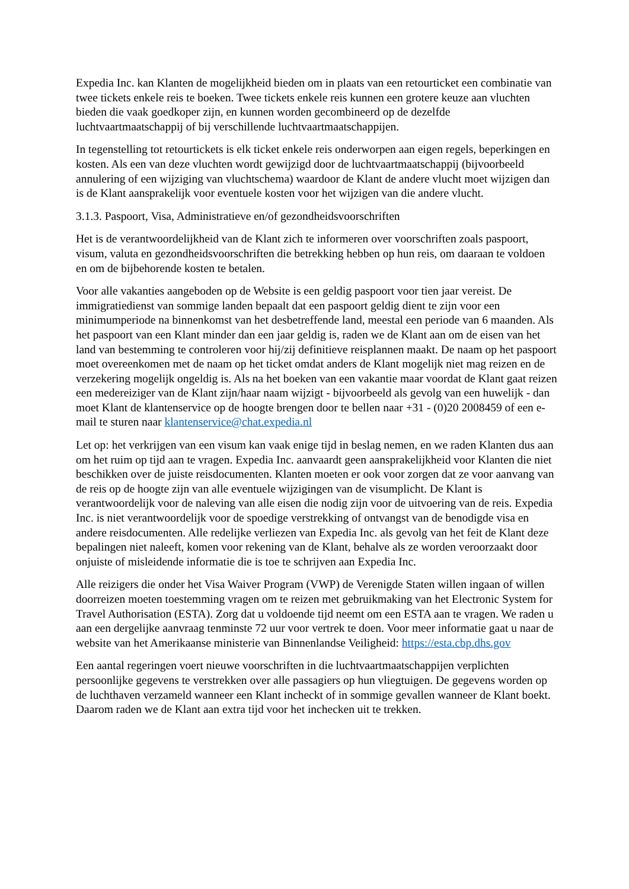Expedia Inc. kan Klanten de mogelijkheid bieden om in plaats van een retourticket een combinatie van twee tickets enkele reis te boeken. Twee tickets enkele reis kunnen een grotere keuze aan vluchten bieden die vaak goedkoper zijn, en kunnen worden gecombineerd op de dezelfde luchtvaartmaatschappij of bij verschillende luchtvaartmaatschappijen.
In tegenstelling tot retourtickets is elk ticket enkele reis onderworpen aan eigen regels, beperkingen en kosten. Als een van deze vluchten wordt gewijzigd door de luchtvaartmaatschappij (bijvoorbeeld annulering of een wijziging van vluchtschema) waardoor de Klant de andere vlucht moet wijzigen dan is de Klant aansprakelijk voor eventuele kosten voor het wijzigen van die andere vlucht.
3.1.3. Paspoort, Visa, Administratieve en/of gezondheidsvoorschriften
Het is de verantwoordelijkheid van de Klant zich te informeren over voorschriften zoals paspoort, visum, valuta en gezondheidsvoorschriften die betrekking hebben op hun reis, om daaraan te voldoen en om de bijbehorende kosten te betalen.
Voor alle vakanties aangeboden op de Website is een geldig paspoort voor tien jaar vereist. De immigratiedienst van sommige landen bepaalt dat een paspoort geldig dient te zijn voor een minimumperiode na binnenkomst van het desbetreffende land, meestal een periode van 6 maanden. Als het paspoort van een Klant minder dan een jaar geldig is, raden we de Klant aan om de eisen van het land van bestemming te controleren voor hij/zij definitieve reisplannen maakt. De naam op het paspoort moet overeenkomen met de naam op het ticket omdat anders de Klant mogelijk niet mag reizen en de verzekering mogelijk ongeldig is. Als na het boeken van een vakantie maar voordat de Klant gaat reizen een medereiziger van de Klant zijn/haar naam wijzigt - bijvoorbeeld als gevolg van een huwelijk - dan moet Klant de klantenservice op de hoogte brengen door te bellen naar +31 - (0)20 2008459 of een e-mail te sturen naar klantenservice@chat.expedia.nl
Let op: het verkrijgen van een visum kan vaak enige tijd in beslag nemen, en we raden Klanten dus aan om het ruim op tijd aan te vragen. Expedia Inc. aanvaardt geen aansprakelijkheid voor Klanten die niet beschikken over de juiste reisdocumenten. Klanten moeten er ook voor zorgen dat ze voor aanvang van de reis op de hoogte zijn van alle eventuele wijzigingen van de visumplicht. De Klant is verantwoordelijk voor de naleving van alle eisen die nodig zijn voor de uitvoering van de reis. Expedia Inc. is niet verantwoordelijk voor de spoedige verstrekking of ontvangst van de benodigde visa en andere reisdocumenten. Alle redelijke verliezen van Expedia Inc. als gevolg van het feit de Klant deze bepalingen niet naleeft, komen voor rekening van de Klant, behalve als ze worden veroorzaakt door onjuiste of misleidende informatie die is toe te schrijven aan Expedia Inc.
Alle reizigers die onder het Visa Waiver Program (VWP) de Verenigde Staten willen ingaan of willen doorreizen moeten toestemming vragen om te reizen met gebruikmaking van het Electronic System for Travel Authorisation (ESTA). Zorg dat u voldoende tijd neemt om een ESTA aan te vragen. We raden u aan een dergelijke aanvraag tenminste 72 uur voor vertrek te doen. Voor meer informatie gaat u naar de website van het Amerikaanse ministerie van Binnenlandse Veiligheid: https://esta.cbp.dhs.gov
Een aantal regeringen voert nieuwe voorschriften in die luchtvaartmaatschappijen verplichten persoonlijke gegevens te verstrekken over alle passagiers op hun vliegtuigen. De gegevens worden op de luchthaven verzameld wanneer een Klant incheckt of in sommige gevallen wanneer de Klant boekt. Daarom raden we de Klant aan extra tijd voor het inchecken uit te trekken.